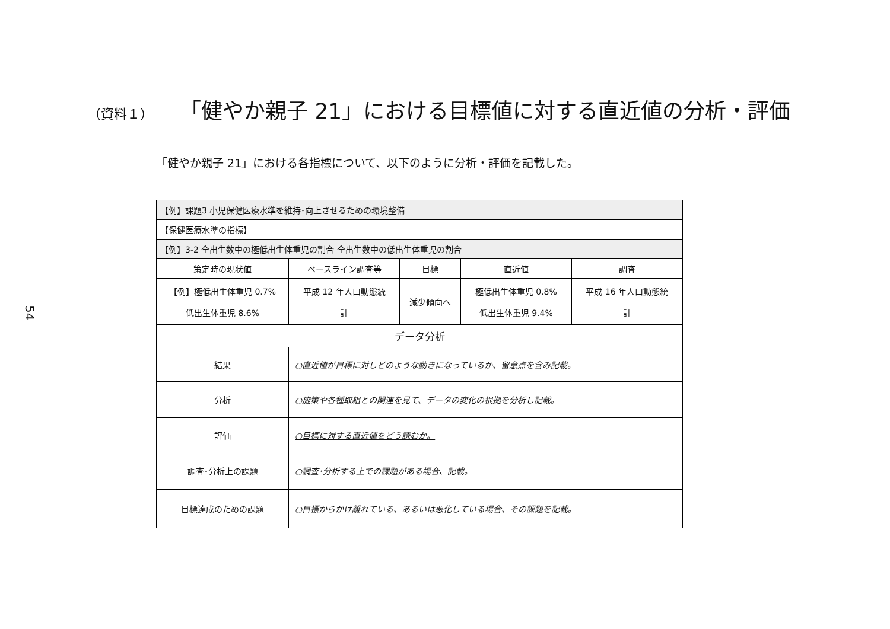54
（資料１）
「健やか親子 21」における目標値に対する直近値の分析・評価
「健やか親子 21」における各指標について、以下のように分析・評価を記載した。
| 【例】課題3 小児保健医療水準を維持･向上させるための環境整備 | | | | |
| 【保健医療水準の指標】 | | | | |
| 【例】3-2 全出生数中の極低出生体重児の割合 全出生数中の低出生体重児の割合 | | | | |
| 策定時の現状値 | ベースライン調査等 | 目標 | 直近値 | 調査 |
| 【例】極低出生体重児 0.7% 低出生体重児 8.6% | 平成 12 年人口動態統 計 | 減少傾向へ | 極低出生体重児 0.8% 低出生体重児 9.4% | 平成 16 年人口動態統 計 |
| データ分析 | | | | |
| 結果 | ○直近値が目標に対しどのような動きになっているか、留意点を含み記載。 | | | |
| 分析 | ○施策や各種取組との関連を見て、データの変化の根拠を分析し記載。 | | | |
| 評価 | ○目標に対する直近値をどう読むか。 | | | |
| 調査･分析上の課題 | ○調査･分析する上での課題がある場合、記載。 | | | |
| 目標達成のための課題 | ○目標からかけ離れている、あるいは悪化している場合、その課題を記載。 | | | |